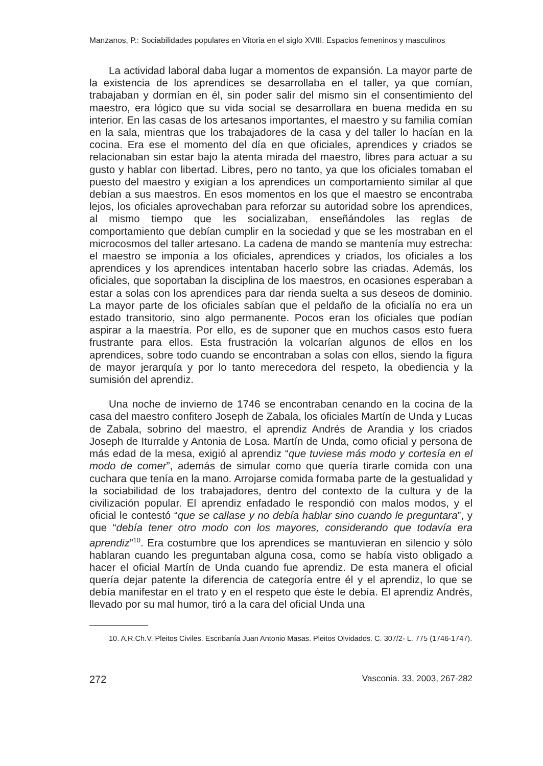Manzanos, P.: Sociabilidades populares en Vitoria en el siglo XVIII. Espacios femeninos y masculinos
La actividad laboral daba lugar a momentos de expansión. La mayor parte de la existencia de los aprendices se desarrollaba en el taller, ya que comían, trabajaban y dormían en él, sin poder salir del mismo sin el consentimiento del maestro, era lógico que su vida social se desarrollara en buena medida en su interior. En las casas de los artesanos importantes, el maestro y su familia comían en la sala, mientras que los trabajadores de la casa y del taller lo hacían en la cocina. Era ese el momento del día en que oficiales, aprendices y criados se relacionaban sin estar bajo la atenta mirada del maestro, libres para actuar a su gusto y hablar con libertad. Libres, pero no tanto, ya que los oficiales tomaban el puesto del maestro y exigían a los aprendices un comportamiento similar al que debían a sus maestros. En esos momentos en los que el maestro se encontraba lejos, los oficiales aprovechaban para reforzar su autoridad sobre los aprendices, al mismo tiempo que les socializaban, enseñándoles las reglas de comportamiento que debían cumplir en la sociedad y que se les mostraban en el microcosmos del taller artesano. La cadena de mando se mantenía muy estrecha: el maestro se imponía a los oficiales, aprendices y criados, los oficiales a los aprendices y los aprendices intentaban hacerlo sobre las criadas. Además, los oficiales, que soportaban la disciplina de los maestros, en ocasiones esperaban a estar a solas con los aprendices para dar rienda suelta a sus deseos de dominio. La mayor parte de los oficiales sabían que el peldaño de la oficialía no era un estado transitorio, sino algo permanente. Pocos eran los oficiales que podían aspirar a la maestría. Por ello, es de suponer que en muchos casos esto fuera frustrante para ellos. Esta frustración la volcarían algunos de ellos en los aprendices, sobre todo cuando se encontraban a solas con ellos, siendo la figura de mayor jerarquía y por lo tanto merecedora del respeto, la obediencia y la sumisión del aprendiz.
Una noche de invierno de 1746 se encontraban cenando en la cocina de la casa del maestro confitero Joseph de Zabala, los oficiales Martín de Unda y Lucas de Zabala, sobrino del maestro, el aprendiz Andrés de Arandia y los criados Joseph de Iturralde y Antonia de Losa. Martín de Unda, como oficial y persona de más edad de la mesa, exigió al aprendiz “que tuviese más modo y cortesía en el modo de comer”, además de simular como que quería tirarle comida con una cuchara que tenía en la mano. Arrojarse comida formaba parte de la gestualidad y la sociabilidad de los trabajadores, dentro del contexto de la cultura y de la civilización popular. El aprendiz enfadado le respondió con malos modos, y el oficial le contestó “que se callase y no debía hablar sino cuando le preguntara”, y que “debía tener otro modo con los mayores, considerando que todavía era aprendiz”<sup>10</sup>. Era costumbre que los aprendices se mantuvieran en silencio y sólo hablaran cuando les preguntaban alguna cosa, como se había visto obligado a hacer el oficial Martín de Unda cuando fue aprendiz. De esta manera el oficial quería dejar patente la diferencia de categoría entre él y el aprendiz, lo que se debía manifestar en el trato y en el respeto que éste le debía. El aprendiz Andrés, llevado por su mal humor, tiró a la cara del oficial Unda una
10. A.R.Ch.V. Pleitos Civiles. Escribanía Juan Antonio Masas. Pleitos Olvidados. C. 307/2- L. 775 (1746-1747).
272 Vasconia. 33, 2003, 267-282